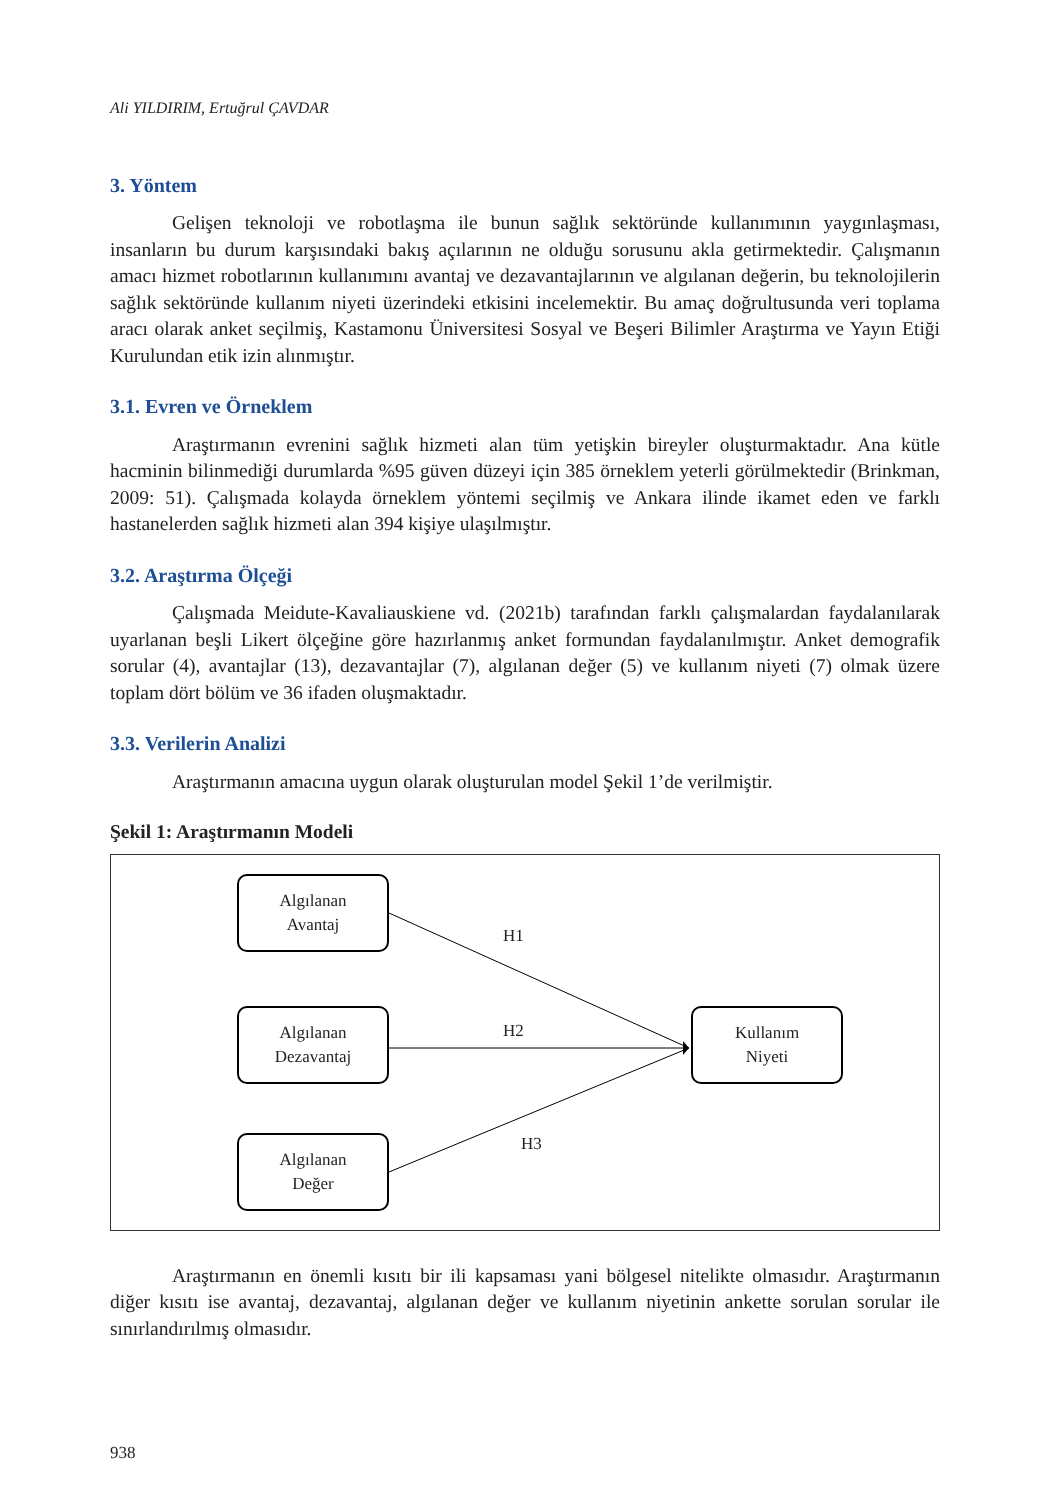Ali YILDIRIM, Ertuğrul ÇAVDAR
3. Yöntem
Gelişen teknoloji ve robotlaşma ile bunun sağlık sektöründe kullanımının yaygınlaşması, insanların bu durum karşısındaki bakış açılarının ne olduğu sorusunu akla getirmektedir. Çalışmanın amacı hizmet robotlarının kullanımını avantaj ve dezavantajlarının ve algılanan değerin, bu teknolojilerin sağlık sektöründe kullanım niyeti üzerindeki etkisini incelemektir. Bu amaç doğrultusunda veri toplama aracı olarak anket seçilmiş, Kastamonu Üniversitesi Sosyal ve Beşeri Bilimler Araştırma ve Yayın Etiği Kurulundan etik izin alınmıştır.
3.1. Evren ve Örneklem
Araştırmanın evrenini sağlık hizmeti alan tüm yetişkin bireyler oluşturmaktadır. Ana kütle hacminin bilinmediği durumlarda %95 güven düzeyi için 385 örneklem yeterli görülmektedir (Brinkman, 2009: 51). Çalışmada kolayda örneklem yöntemi seçilmiş ve Ankara ilinde ikamet eden ve farklı hastanelerden sağlık hizmeti alan 394 kişiye ulaşılmıştır.
3.2. Araştırma Ölçeği
Çalışmada Meidute-Kavaliauskiene vd. (2021b) tarafından farklı çalışmalardan faydalanılarak uyarlanan beşli Likert ölçeğine göre hazırlanmış anket formundan faydalanılmıştır. Anket demografik sorular (4), avantajlar (13), dezavantajlar (7), algılanan değer (5) ve kullanım niyeti (7) olmak üzere toplam dört bölüm ve 36 ifaden oluşmaktadır.
3.3. Verilerin Analizi
Araştırmanın amacına uygun olarak oluşturulan model Şekil 1’de verilmiştir.
Şekil 1: Araştırmanın Modeli
Algılanan
Avantaj
Algılanan
Dezavantaj
Algılanan
Değer
Kullanım
Niyeti
H1
H2
H3
Araştırmanın en önemli kısıtı bir ili kapsaması yani bölgesel nitelikte olmasıdır. Araştırmanın diğer kısıtı ise avantaj, dezavantaj, algılanan değer ve kullanım niyetinin ankette sorulan sorular ile sınırlandırılmış olmasıdır.
938